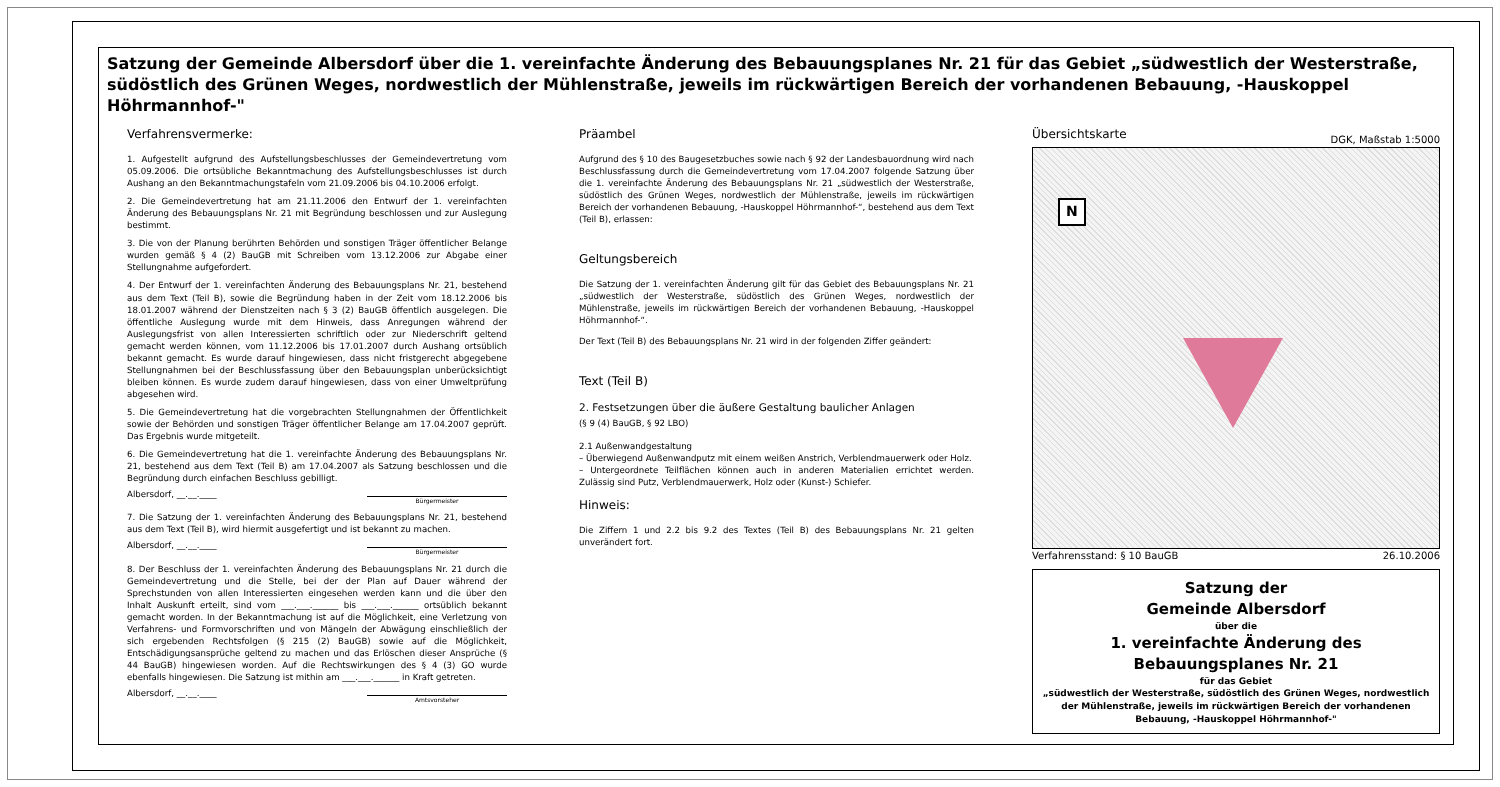Satzung der Gemeinde Albersdorf über die 1. vereinfachte Änderung des Bebauungsplanes Nr. 21 für das Gebiet „südwestlich der Westerstraße, südöstlich des Grünen Weges, nordwestlich der Mühlenstraße, jeweils im rückwärtigen Bereich der vorhandenen Bebauung, -Hauskoppel Höhrmannhof-"
Verfahrensvermerke:
1. Aufgestellt aufgrund des Aufstellungsbeschlusses der Gemeindevertretung vom 05.09.2006. Die ortsübliche Bekanntmachung des Aufstellungsbeschlusses ist durch Aushang an den Bekanntmachungstafeln vom 21.09.2006 bis 04.10.2006 erfolgt.
2. Die Gemeindevertretung hat am 21.11.2006 den Entwurf der 1. vereinfachten Änderung des Bebauungsplans Nr. 21 mit Begründung beschlossen und zur Auslegung bestimmt.
3. Die von der Planung berührten Behörden und sonstigen Träger öffentlicher Belange wurden gemäß § 4 (2) BauGB mit Schreiben vom 13.12.2006 zur Abgabe einer Stellungnahme aufgefordert.
4. Der Entwurf der 1. vereinfachten Änderung des Bebauungsplans Nr. 21, bestehend aus dem Text (Teil B), sowie die Begründung haben in der Zeit vom 18.12.2006 bis 18.01.2007 während der Dienstzeiten nach § 3 (2) BauGB öffentlich ausgelegen. Die öffentliche Auslegung wurde mit dem Hinweis, dass Anregungen während der Auslegungsfrist von allen Interessierten schriftlich oder zur Niederschrift geltend gemacht werden können, vom 11.12.2006 bis 17.01.2007 durch Aushang ortsüblich bekannt gemacht. Es wurde darauf hingewiesen, dass nicht fristgerecht abgegebene Stellungnahmen bei der Beschlussfassung über den Bebauungsplan unberücksichtigt bleiben können. Es wurde zudem darauf hingewiesen, dass von einer Umweltprüfung abgesehen wird.
5. Die Gemeindevertretung hat die vorgebrachten Stellungnahmen der Öffentlichkeit sowie der Behörden und sonstigen Träger öffentlicher Belange am 17.04.2007 geprüft. Das Ergebnis wurde mitgeteilt.
6. Die Gemeindevertretung hat die 1. vereinfachte Änderung des Bebauungsplans Nr. 21, bestehend aus dem Text (Teil B) am 17.04.2007 als Satzung beschlossen und die Begründung durch einfachen Beschluss gebilligt.
Albersdorf, __.__.____ Bürgermeister
7. Die Satzung der 1. vereinfachten Änderung des Bebauungsplans Nr. 21, bestehend aus dem Text (Teil B), wird hiermit ausgefertigt und ist bekannt zu machen.
Albersdorf, __.__.____ Bürgermeister
8. Der Beschluss der 1. vereinfachten Änderung des Bebauungsplans Nr. 21 durch die Gemeindevertretung und die Stelle, bei der der Plan auf Dauer während der Sprechstunden von allen Interessierten eingesehen werden kann und die über den Inhalt Auskunft erteilt, sind vom ___.___.______ bis ___.___.______ ortsüblich bekannt gemacht worden. In der Bekanntmachung ist auf die Möglichkeit, eine Verletzung von Verfahrens- und Formvorschriften und von Mängeln der Abwägung einschließlich der sich ergebenden Rechtsfolgen (§ 215 (2) BauGB) sowie auf die Möglichkeit, Entschädigungsansprüche geltend zu machen und das Erlöschen dieser Ansprüche (§ 44 BauGB) hingewiesen worden. Auf die Rechtswirkungen des § 4 (3) GO wurde ebenfalls hingewiesen. Die Satzung ist mithin am ___.___.______ in Kraft getreten.
Albersdorf, __.__.____ Amtsvorsteher
Präambel
Aufgrund des § 10 des Baugesetzbuches sowie nach § 92 der Landesbauordnung wird nach Beschlussfassung durch die Gemeindevertretung vom 17.04.2007 folgende Satzung über die 1. vereinfachte Änderung des Bebauungsplans Nr. 21 „südwestlich der Westerstraße, südöstlich des Grünen Weges, nordwestlich der Mühlenstraße, jeweils im rückwärtigen Bereich der vorhandenen Bebauung, -Hauskoppel Höhrmannhof-“, bestehend aus dem Text (Teil B), erlassen:
Geltungsbereich
Die Satzung der 1. vereinfachten Änderung gilt für das Gebiet des Bebauungsplans Nr. 21 „südwestlich der Westerstraße, südöstlich des Grünen Weges, nordwestlich der Mühlenstraße, jeweils im rückwärtigen Bereich der vorhandenen Bebauung, -Hauskoppel Höhrmannhof-“.
Der Text (Teil B) des Bebauungsplans Nr. 21 wird in der folgenden Ziffer geändert:
Text (Teil B)
2. Festsetzungen über die äußere Gestaltung baulicher Anlagen
(§ 9 (4) BauGB, § 92 LBO)
2.1 Außenwandgestaltung
– Überwiegend Außenwandputz mit einem weißen Anstrich, Verblendmauerwerk oder Holz.
– Untergeordnete Teilflächen können auch in anderen Materialien errichtet werden. Zulässig sind Putz, Verblendmauerwerk, Holz oder (Kunst-) Schiefer.
Hinweis:
Die Ziffern 1 und 2.2 bis 9.2 des Textes (Teil B) des Bebauungsplans Nr. 21 gelten unverändert fort.
Übersichtskarte
DGK, Maßstab 1:5000
N
Verfahrensstand: § 10 BauGB 26.10.2006
Satzung der
Gemeinde Albersdorf
über die
1. vereinfachte Änderung des
Bebauungsplanes Nr. 21
für das Gebiet
„südwestlich der Westerstraße, südöstlich des Grünen Weges, nordwestlich der Mühlenstraße, jeweils im rückwärtigen Bereich der vorhandenen Bebauung, -Hauskoppel Höhrmannhof-"